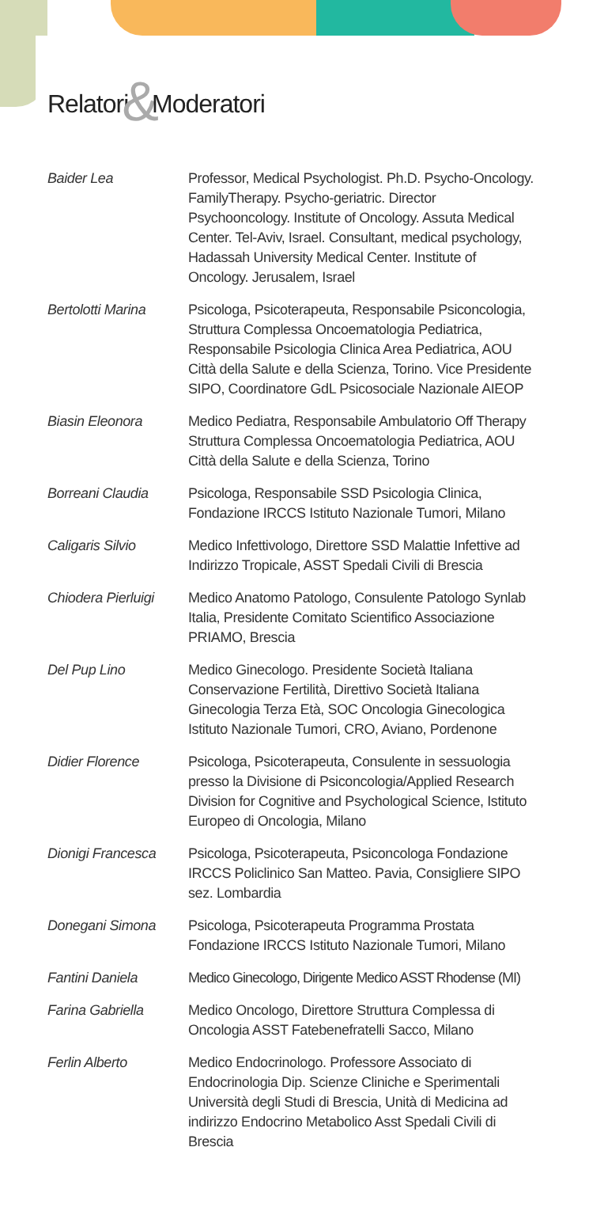Relatori&Moderatori
Baider Lea Professor, Medical Psychologist. Ph.D. Psycho-Oncology. FamilyTherapy. Psycho-geriatric. Director Psychooncology. Institute of Oncology. Assuta Medical Center. Tel-Aviv, Israel. Consultant, medical psychology, Hadassah University Medical Center. Institute of Oncology. Jerusalem, Israel
Bertolotti Marina
Psicologa, Psicoterapeuta, Responsabile Psiconcologia, Struttura Complessa Oncoematologia Pediatrica, Responsabile Psicologia Clinica Area Pediatrica, AOU Città della Salute e della Scienza, Torino. Vice Presidente SIPO, Coordinatore GdL Psicosociale Nazionale AIEOP
Biasin Eleonora Medico Pediatra, Responsabile Ambulatorio Off Therapy Struttura Complessa Oncoematologia Pediatrica, AOU Città della Salute e della Scienza, Torino
Borreani Claudia Psicologa, Responsabile SSD Psicologia Clinica, Fondazione IRCCS Istituto Nazionale Tumori, Milano
Caligaris Silvio Medico Infettivologo, Direttore SSD Malattie Infettive ad Indirizzo Tropicale, ASST Spedali Civili di Brescia
Chiodera Pierluigi
Medico Anatomo Patologo, Consulente Patologo Synlab Italia, Presidente Comitato Scientifico Associazione PRIAMO, Brescia
Del Pup Lino Medico Ginecologo. Presidente Società Italiana Conservazione Fertilità, Direttivo Società Italiana Ginecologia Terza Età, SOC Oncologia Ginecologica Istituto Nazionale Tumori, CRO, Aviano, Pordenone
Didier Florence Psicologa, Psicoterapeuta, Consulente in sessuologia presso la Divisione di Psiconcologia/Applied Research Division for Cognitive and Psychological Science, Istituto Europeo di Oncologia, Milano
Dionigi Francesca
Psicologa, Psicoterapeuta, Psiconcologa Fondazione IRCCS Policlinico San Matteo. Pavia, Consigliere SIPO sez. Lombardia
Donegani Simona Psicologa, Psicoterapeuta Programma Prostata Fondazione IRCCS Istituto Nazionale Tumori, Milano
Fantini Daniela Medico Ginecologo, Dirigente Medico ASST Rhodense (MI)
Farina Gabriella Medico Oncologo, Direttore Struttura Complessa di Oncologia ASST Fatebenefratelli Sacco, Milano
Ferlin Alberto Medico Endocrinologo. Professore Associato di Endocrinologia Dip. Scienze Cliniche e Sperimentali Università degli Studi di Brescia, Unità di Medicina ad indirizzo Endocrino Metabolico Asst Spedali Civili di Brescia